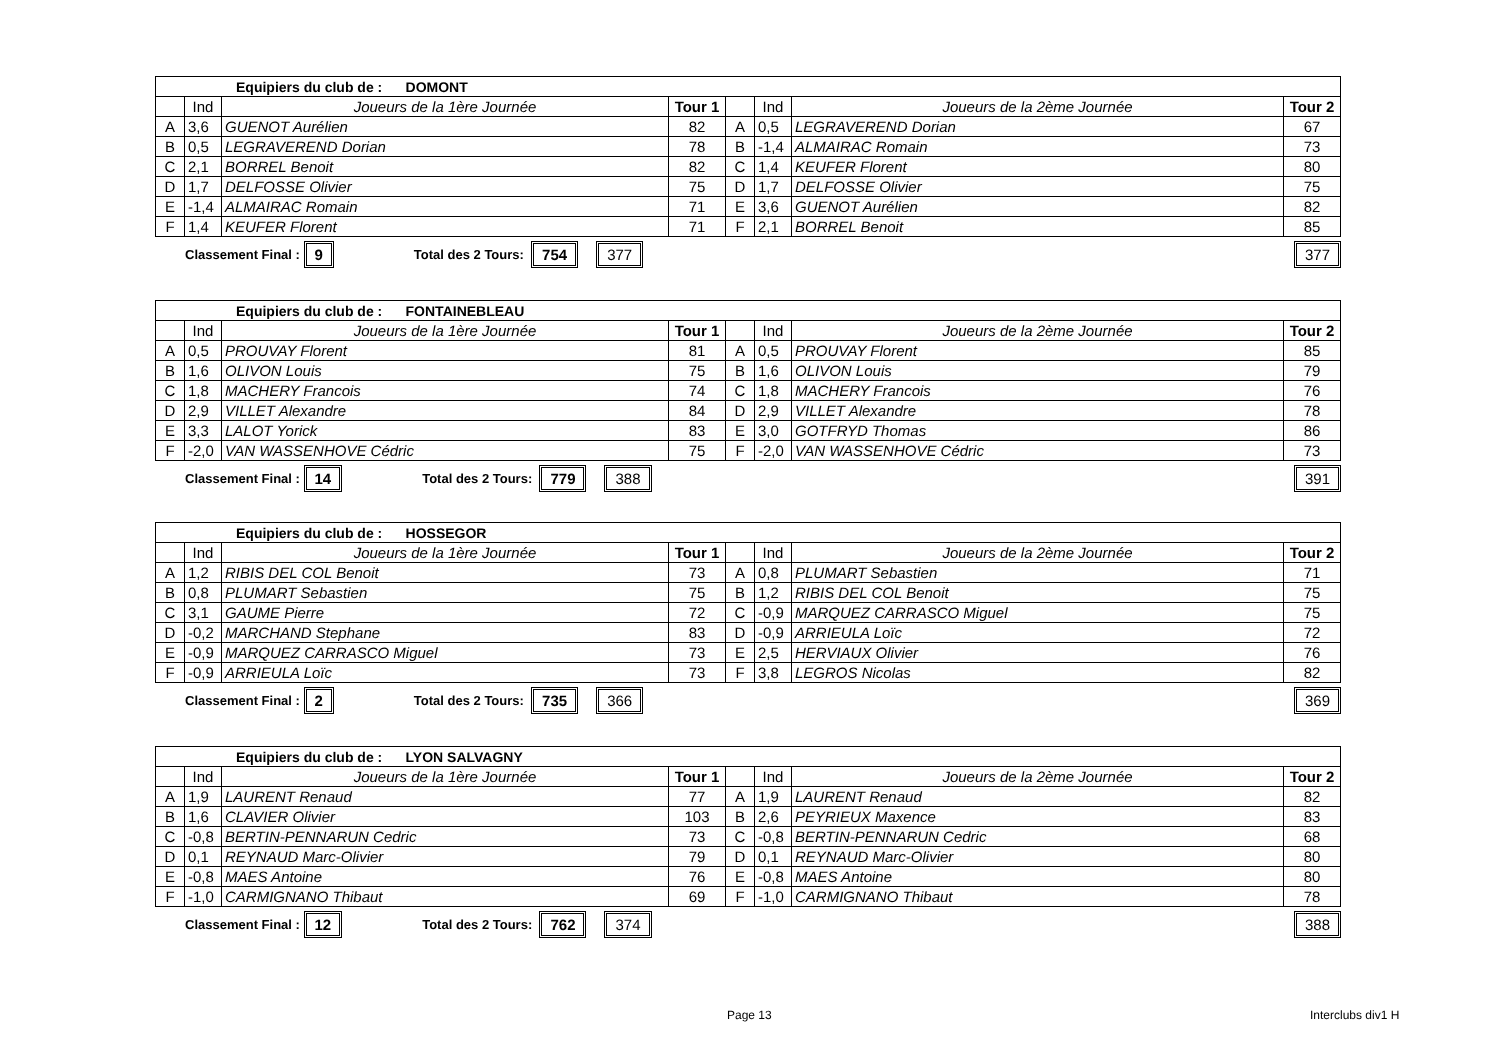| Equipiers du club de : DOMONT | | | | | | | |
| | Ind | Joueurs de la 1ère Journée | Tour 1 | | Ind | Joueurs de la 2ème Journée | Tour 2 |
| A | 3,6 | GUENOT Aurélien | 82 | A | 0,5 | LEGRAVEREND Dorian | 67 |
| B | 0,5 | LEGRAVEREND Dorian | 78 | B | -1,4 | ALMAIRAC Romain | 73 |
| C | 2,1 | BORREL Benoit | 82 | C | 1,4 | KEUFER Florent | 80 |
| D | 1,7 | DELFOSSE Olivier | 75 | D | 1,7 | DELFOSSE Olivier | 75 |
| E | -1,4 | ALMAIRAC Romain | 71 | E | 3,6 | GUENOT Aurélien | 82 |
| F | 1,4 | KEUFER Florent | 71 | F | 2,1 | BORREL Benoit | 85 |
Classement Final : 9 Total des 2 Tours: 754 377 377
| Equipiers du club de : FONTAINEBLEAU | | | | | | | |
| | Ind | Joueurs de la 1ère Journée | Tour 1 | | Ind | Joueurs de la 2ème Journée | Tour 2 |
| A | 0,5 | PROUVAY Florent | 81 | A | 0,5 | PROUVAY Florent | 85 |
| B | 1,6 | OLIVON Louis | 75 | B | 1,6 | OLIVON Louis | 79 |
| C | 1,8 | MACHERY Francois | 74 | C | 1,8 | MACHERY Francois | 76 |
| D | 2,9 | VILLET Alexandre | 84 | D | 2,9 | VILLET Alexandre | 78 |
| E | 3,3 | LALOT Yorick | 83 | E | 3,0 | GOTFRYD Thomas | 86 |
| F | -2,0 | VAN WASSENHOVE Cédric | 75 | F | -2,0 | VAN WASSENHOVE Cédric | 73 |
Classement Final : 14 Total des 2 Tours: 779 388 391
| Equipiers du club de : HOSSEGOR | | | | | | | |
| | Ind | Joueurs de la 1ère Journée | Tour 1 | | Ind | Joueurs de la 2ème Journée | Tour 2 |
| A | 1,2 | RIBIS DEL COL Benoit | 73 | A | 0,8 | PLUMART Sebastien | 71 |
| B | 0,8 | PLUMART Sebastien | 75 | B | 1,2 | RIBIS DEL COL Benoit | 75 |
| C | 3,1 | GAUME Pierre | 72 | C | -0,9 | MARQUEZ CARRASCO Miguel | 75 |
| D | -0,2 | MARCHAND Stephane | 83 | D | -0,9 | ARRIEULA Loïc | 72 |
| E | -0,9 | MARQUEZ CARRASCO Miguel | 73 | E | 2,5 | HERVIAUX Olivier | 76 |
| F | -0,9 | ARRIEULA Loïc | 73 | F | 3,8 | LEGROS Nicolas | 82 |
Classement Final : 2 Total des 2 Tours: 735 366 369
| Equipiers du club de : LYON SALVAGNY | | | | | | | |
| | Ind | Joueurs de la 1ère Journée | Tour 1 | | Ind | Joueurs de la 2ème Journée | Tour 2 |
| A | 1,9 | LAURENT Renaud | 77 | A | 1,9 | LAURENT Renaud | 82 |
| B | 1,6 | CLAVIER Olivier | 103 | B | 2,6 | PEYRIEUX Maxence | 83 |
| C | -0,8 | BERTIN-PENNARUN Cedric | 73 | C | -0,8 | BERTIN-PENNARUN Cedric | 68 |
| D | 0,1 | REYNAUD Marc-Olivier | 79 | D | 0,1 | REYNAUD Marc-Olivier | 80 |
| E | -0,8 | MAES Antoine | 76 | E | -0,8 | MAES Antoine | 80 |
| F | -1,0 | CARMIGNANO Thibaut | 69 | F | -1,0 | CARMIGNANO Thibaut | 78 |
Classement Final : 12 Total des 2 Tours: 762 374 388
Page 13 Interclubs div1 H